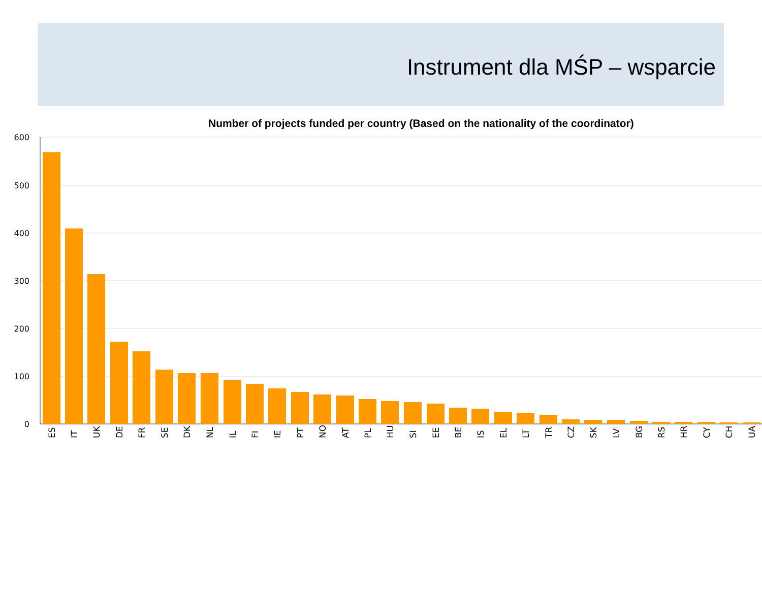Instrument dla MŚP – wsparcie
Number of projects funded per country (Based on the nationality of the coordinator)
600
500
400
300
200
100
0
ES
IT
UK
DE
FR
SE
DK
NL
IL
FI
IE
PT
NO
AT
PL
HU
SI
EE
BE
IS
EL
LT
TR
CZ
SK
LV
BG
RS
HR
CY
CH
UA